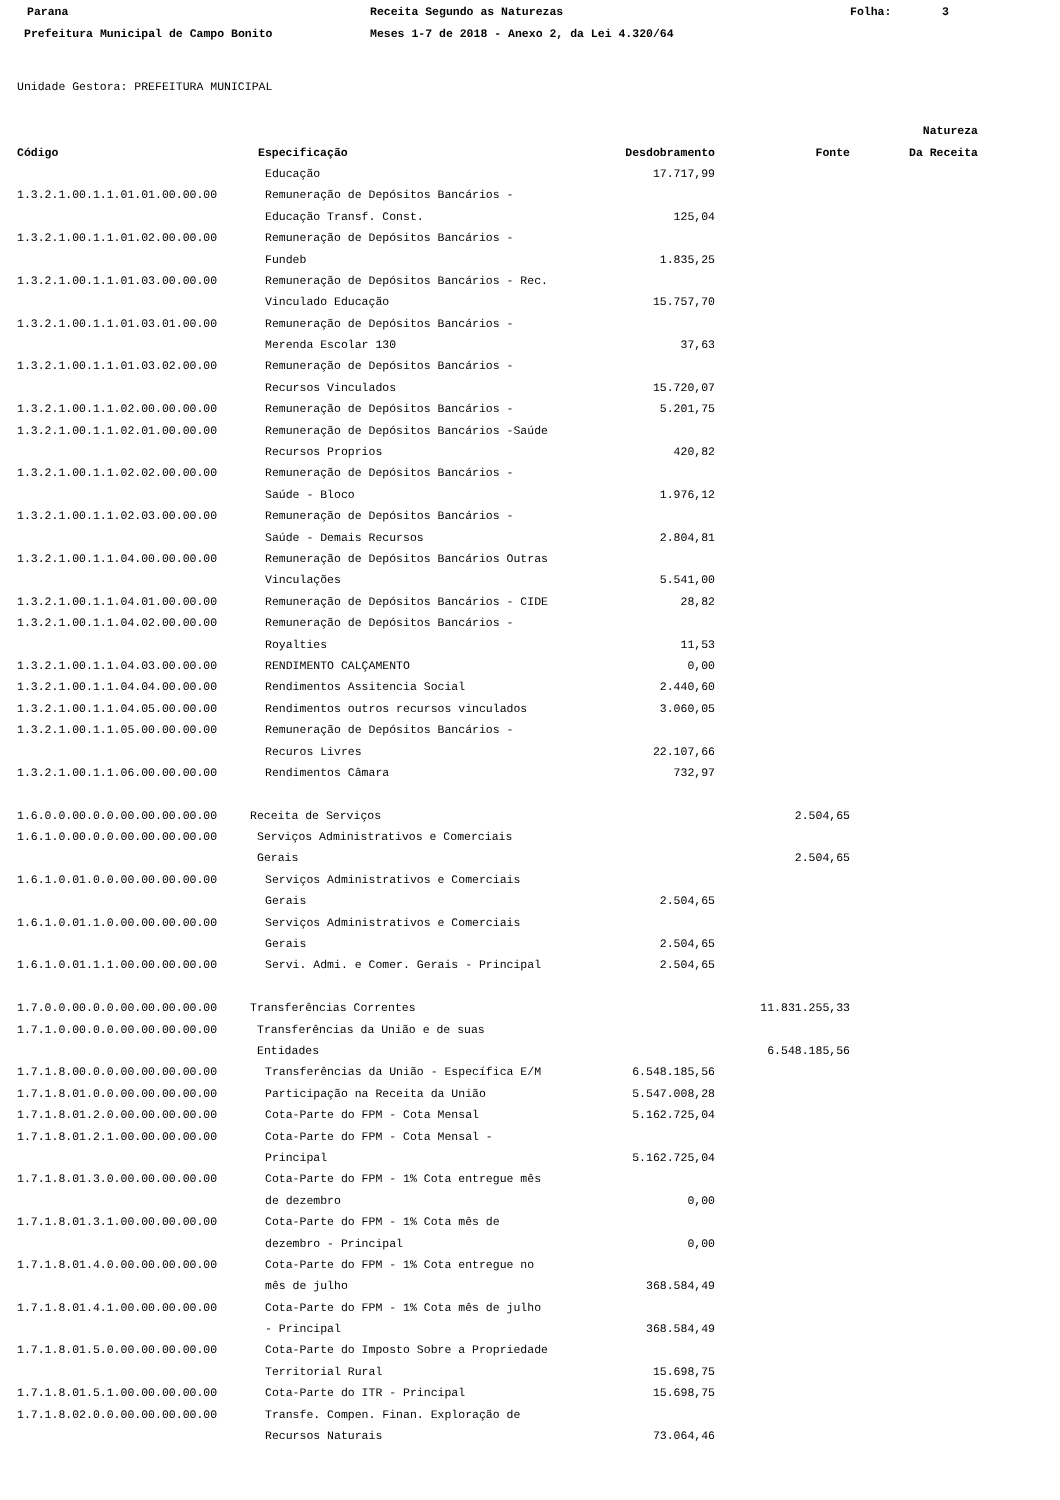Parana Receita Segundo as Naturezas Folha: 3
Prefeitura Municipal de Campo Bonito Meses 1-7 de 2018 - Anexo 2, da Lei 4.320/64
Unidade Gestora: PREFEITURA MUNICIPAL
| | | | | Natureza |
| --- | --- | --- | --- | --- |
| Código | Especificação | Desdobramento | Fonte | Da Receita |
| | Educação | 17.717,99 | | |
| 1.3.2.1.00.1.1.01.01.00.00.00 | Remuneração de Depósitos Bancários - | | | |
| | Educação Transf. Const. | 125,04 | | |
| 1.3.2.1.00.1.1.01.02.00.00.00 | Remuneração de Depósitos Bancários - | | | |
| | Fundeb | 1.835,25 | | |
| 1.3.2.1.00.1.1.01.03.00.00.00 | Remuneração de Depósitos Bancários - Rec. | | | |
| | Vinculado Educação | 15.757,70 | | |
| 1.3.2.1.00.1.1.01.03.01.00.00 | Remuneração de Depósitos Bancários - | | | |
| | Merenda Escolar 130 | 37,63 | | |
| 1.3.2.1.00.1.1.01.03.02.00.00 | Remuneração de Depósitos Bancários - | | | |
| | Recursos Vinculados | 15.720,07 | | |
| 1.3.2.1.00.1.1.02.00.00.00.00 | Remuneração de Depósitos Bancários - | 5.201,75 | | |
| 1.3.2.1.00.1.1.02.01.00.00.00 | Remuneração de Depósitos Bancários -Saúde | | | |
| | Recursos Proprios | 420,82 | | |
| 1.3.2.1.00.1.1.02.02.00.00.00 | Remuneração de Depósitos Bancários - | | | |
| | Saúde - Bloco | 1.976,12 | | |
| 1.3.2.1.00.1.1.02.03.00.00.00 | Remuneração de Depósitos Bancários - | | | |
| | Saúde - Demais Recursos | 2.804,81 | | |
| 1.3.2.1.00.1.1.04.00.00.00.00 | Remuneração de Depósitos Bancários Outras | | | |
| | Vinculações | 5.541,00 | | |
| 1.3.2.1.00.1.1.04.01.00.00.00 | Remuneração de Depósitos Bancários - CIDE | 28,82 | | |
| 1.3.2.1.00.1.1.04.02.00.00.00 | Remuneração de Depósitos Bancários - | | | |
| | Royalties | 11,53 | | |
| 1.3.2.1.00.1.1.04.03.00.00.00 | RENDIMENTO CALÇAMENTO | 0,00 | | |
| 1.3.2.1.00.1.1.04.04.00.00.00 | Rendimentos Assitencia Social | 2.440,60 | | |
| 1.3.2.1.00.1.1.04.05.00.00.00 | Rendimentos outros recursos vinculados | 3.060,05 | | |
| 1.3.2.1.00.1.1.05.00.00.00.00 | Remuneração de Depósitos Bancários - | | | |
| | Recuros Livres | 22.107,66 | | |
| 1.3.2.1.00.1.1.06.00.00.00.00 | Rendimentos Câmara | 732,97 | | |
| 1.6.0.0.00.0.0.00.00.00.00.00 | Receita de Serviços | | 2.504,65 | |
| 1.6.1.0.00.0.0.00.00.00.00.00 | Serviços Administrativos e Comerciais | | | |
| | Gerais | | 2.504,65 | |
| 1.6.1.0.01.0.0.00.00.00.00.00 | Serviços Administrativos e Comerciais | | | |
| | Gerais | 2.504,65 | | |
| 1.6.1.0.01.1.0.00.00.00.00.00 | Serviços Administrativos e Comerciais | | | |
| | Gerais | 2.504,65 | | |
| 1.6.1.0.01.1.1.00.00.00.00.00 | Servi. Admi. e Comer. Gerais - Principal | 2.504,65 | | |
| 1.7.0.0.00.0.0.00.00.00.00.00 | Transferências Correntes | | 11.831.255,33 | |
| 1.7.1.0.00.0.0.00.00.00.00.00 | Transferências da União e de suas | | | |
| | Entidades | | 6.548.185,56 | |
| 1.7.1.8.00.0.0.00.00.00.00.00 | Transferências da União - Específica E/M | 6.548.185,56 | | |
| 1.7.1.8.01.0.0.00.00.00.00.00 | Participação na Receita da União | 5.547.008,28 | | |
| 1.7.1.8.01.2.0.00.00.00.00.00 | Cota-Parte do FPM - Cota Mensal | 5.162.725,04 | | |
| 1.7.1.8.01.2.1.00.00.00.00.00 | Cota-Parte do FPM - Cota Mensal - | | | |
| | Principal | 5.162.725,04 | | |
| 1.7.1.8.01.3.0.00.00.00.00.00 | Cota-Parte do FPM - 1% Cota entregue mês | | | |
| | de dezembro | 0,00 | | |
| 1.7.1.8.01.3.1.00.00.00.00.00 | Cota-Parte do FPM - 1% Cota mês de | | | |
| | dezembro - Principal | 0,00 | | |
| 1.7.1.8.01.4.0.00.00.00.00.00 | Cota-Parte do FPM - 1% Cota entregue no | | | |
| | mês de julho | 368.584,49 | | |
| 1.7.1.8.01.4.1.00.00.00.00.00 | Cota-Parte do FPM - 1% Cota mês de julho | | | |
| | - Principal | 368.584,49 | | |
| 1.7.1.8.01.5.0.00.00.00.00.00 | Cota-Parte do Imposto Sobre a Propriedade | | | |
| | Territorial Rural | 15.698,75 | | |
| 1.7.1.8.01.5.1.00.00.00.00.00 | Cota-Parte do ITR - Principal | 15.698,75 | | |
| 1.7.1.8.02.0.0.00.00.00.00.00 | Transfe. Compen. Finan. Exploração de | | | |
| | Recursos Naturais | 73.064,46 | | |